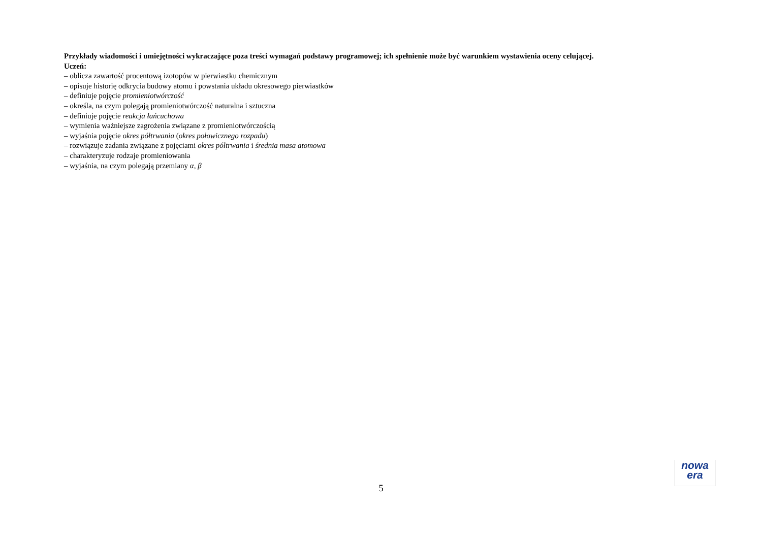Przykłady wiadomości i umiejętności wykraczające poza treści wymagań podstawy programowej; ich spełnienie może być warunkiem wystawienia oceny celującej.
Uczeń:
– oblicza zawartość procentową izotopów w pierwiastku chemicznym
– opisuje historię odkrycia budowy atomu i powstania układu okresowego pierwiastków
– definiuje pojęcie promieniotwórczość
– określa, na czym polegają promieniotwórczość naturalna i sztuczna
– definiuje pojęcie reakcja łańcuchowa
– wymienia ważniejsze zagrożenia związane z promieniotwórczością
– wyjaśnia pojęcie okres półtrwania (okres połowicznego rozpadu)
– rozwiązuje zadania związane z pojęciami okres półtrwania i średnia masa atomowa
– charakteryzuje rodzaje promieniowania
– wyjaśnia, na czym polegają przemiany α, β
nowa
era
5